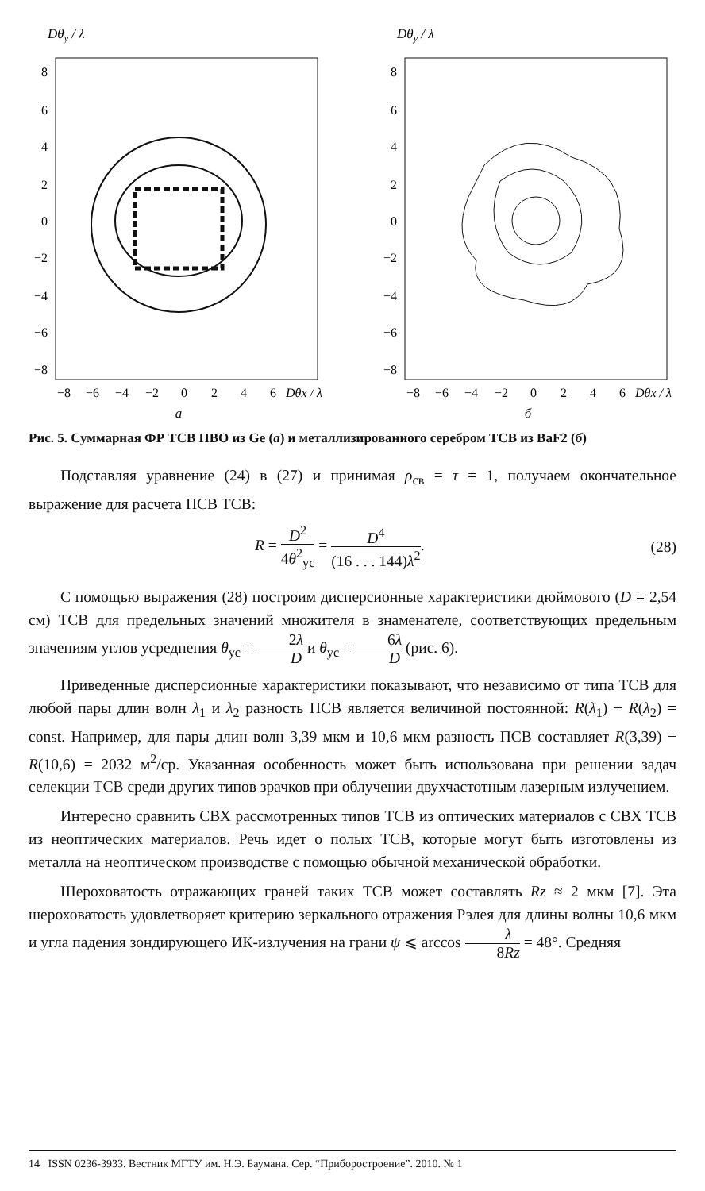Dθy / λ
8
6
4
2
0
−2
−4
−6
−8
−8
−6
−4
−2
0
2
4
6
Dθx / λ
а
Dθy / λ
8
6
4
2
0
−2
−4
−6
−8
−8
−6
−4
−2
0
2
4
6
Dθx / λ
б
Рис. 5. Суммарная ФР ТСВ ПВО из Ge (а) и металлизированного серебром ТСВ из BaF2 (б)
Подставляя уравнение (24) в (27) и принимая ρ<sub>св</sub> = τ = 1, получаем окончательное выражение для расчета ПСВ ТСВ:
R = D<sup>2</sup> 4θ<sup>2</sup><sub>ус</sub> = D<sup>4</sup> (16 . . . 144)λ<sup>2</sup>. (28)
С помощью выражения (28) построим дисперсионные характеристики дюймового (D = 2,54 см) ТСВ для предельных значений множителя в знаменателе, соответствующих предельным значениям углов усреднения θ<sub>ус</sub> = 2λ D и θ<sub>ус</sub> = 6λ D (рис. 6).
Приведенные дисперсионные характеристики показывают, что независимо от типа ТСВ для любой пары длин волн λ<sub>1</sub> и λ<sub>2</sub> разность ПСВ является величиной постоянной: R(λ<sub>1</sub>) − R(λ<sub>2</sub>) = const. Например, для пары длин волн 3,39 мкм и 10,6 мкм разность ПСВ составляет R(3,39) − R(10,6) = 2032 м<sup>2</sup>/ср. Указанная особенность может быть использована при решении задач селекции ТСВ среди других типов зрачков при облучении двухчастотным лазерным излучением.
Интересно сравнить СВХ рассмотренных типов ТСВ из оптических материалов с СВХ ТСВ из неоптических материалов. Речь идет о полых ТСВ, которые могут быть изготовлены из металла на неоптическом производстве с помощью обычной механической обработки.
Шероховатость отражающих граней таких ТСВ может составлять Rz ≈ 2 мкм [7]. Эта шероховатость удовлетворяет критерию зеркального отражения Рэлея для длины волны 10,6 мкм и угла падения зондирующего ИК-излучения на грани ψ ⩽ arccos λ 8Rz = 48°. Средняя
14 ISSN 0236-3933. Вестник МГТУ им. Н.Э. Баумана. Сер. “Приборостроение”. 2010. № 1